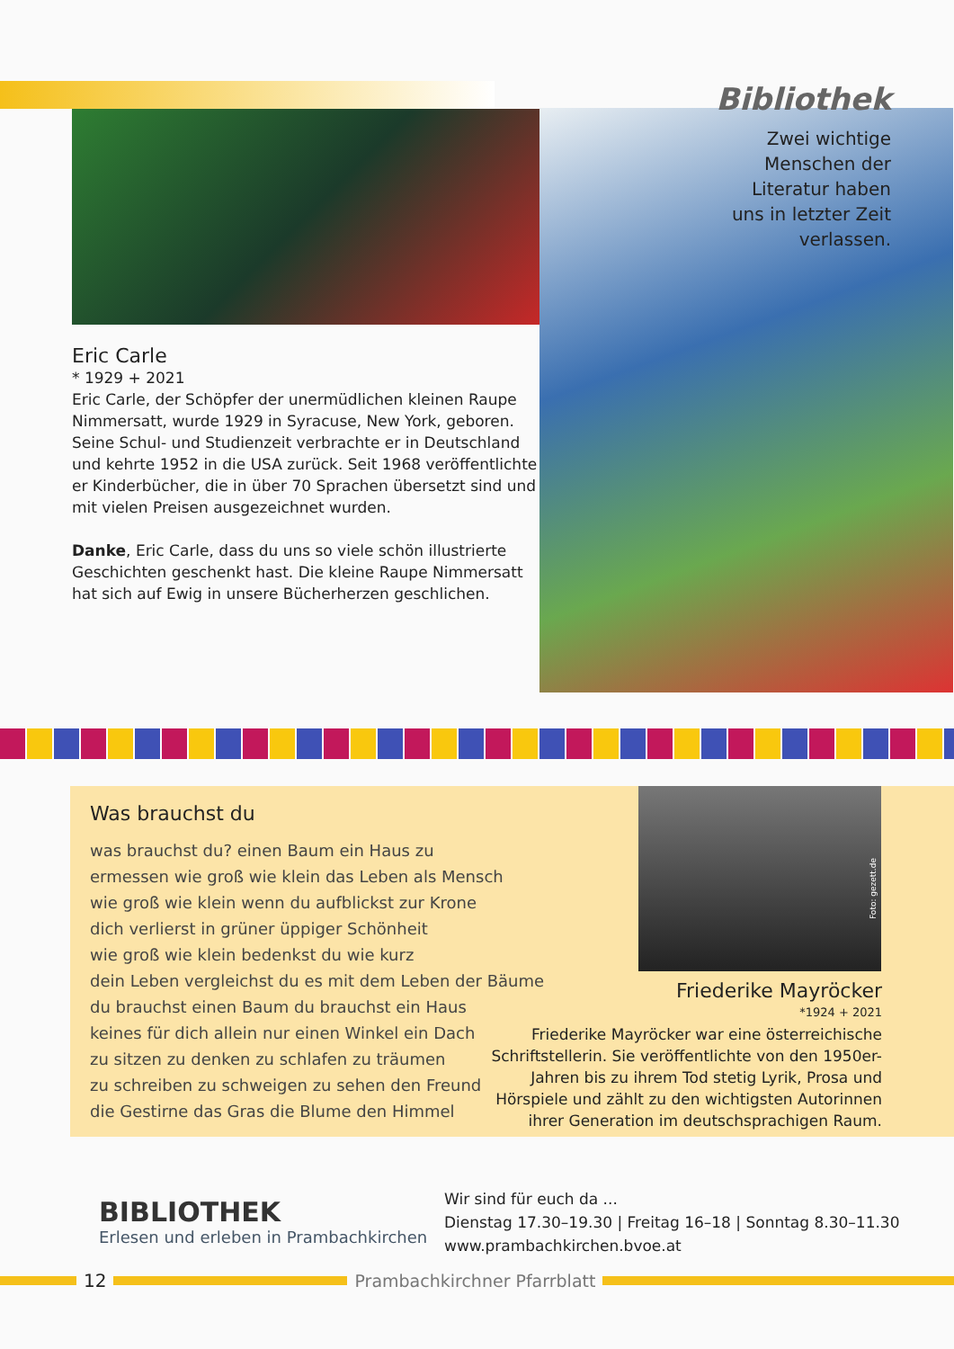Eric Carle
* 1929 + 2021
Eric Carle, der Schöpfer der unermüdlichen kleinen Raupe Nimmersatt, wurde 1929 in Syracuse, New York, geboren. Seine Schul- und Studienzeit verbrachte er in Deutschland und kehrte 1952 in die USA zurück. Seit 1968 veröffentlichte er Kinderbücher, die in über 70 Sprachen übersetzt sind und mit vielen Preisen ausgezeichnet wurden.
Danke, Eric Carle, dass du uns so viele schön illustrierte Geschichten geschenkt hast. Die kleine Raupe Nimmersatt hat sich auf Ewig in unsere Bücherherzen geschlichen.
Bibliothek
Zwei wichtige
Menschen der
Literatur haben
uns in letzter Zeit
verlassen.
Was brauchst du
was brauchst du? einen Baum ein Haus zu
ermessen wie groß wie klein das Leben als Mensch
wie groß wie klein wenn du aufblickst zur Krone
dich verlierst in grüner üppiger Schönheit
wie groß wie klein bedenkst du wie kurz
dein Leben vergleichst du es mit dem Leben der Bäume
du brauchst einen Baum du brauchst ein Haus
keines für dich allein nur einen Winkel ein Dach
zu sitzen zu denken zu schlafen zu träumen
zu schreiben zu schweigen zu sehen den Freund
die Gestirne das Gras die Blume den Himmel
Foto: gezett.de
Friederike Mayröcker
*1924 + 2021
Friederike Mayröcker war eine österreichische Schriftstellerin. Sie veröffentlichte von den 1950er-Jahren bis zu ihrem Tod stetig Lyrik, Prosa und Hörspiele und zählt zu den wichtigsten Autorinnen ihrer Generation im deutschsprachigen Raum.
BIBLIOTHEK
Erlesen und erleben in Prambachkirchen
Wir sind für euch da ...
Dienstag 17.30–19.30 | Freitag 16–18 | Sonntag 8.30–11.30
www.prambachkirchen.bvoe.at
12 Prambachkirchner Pfarrblatt